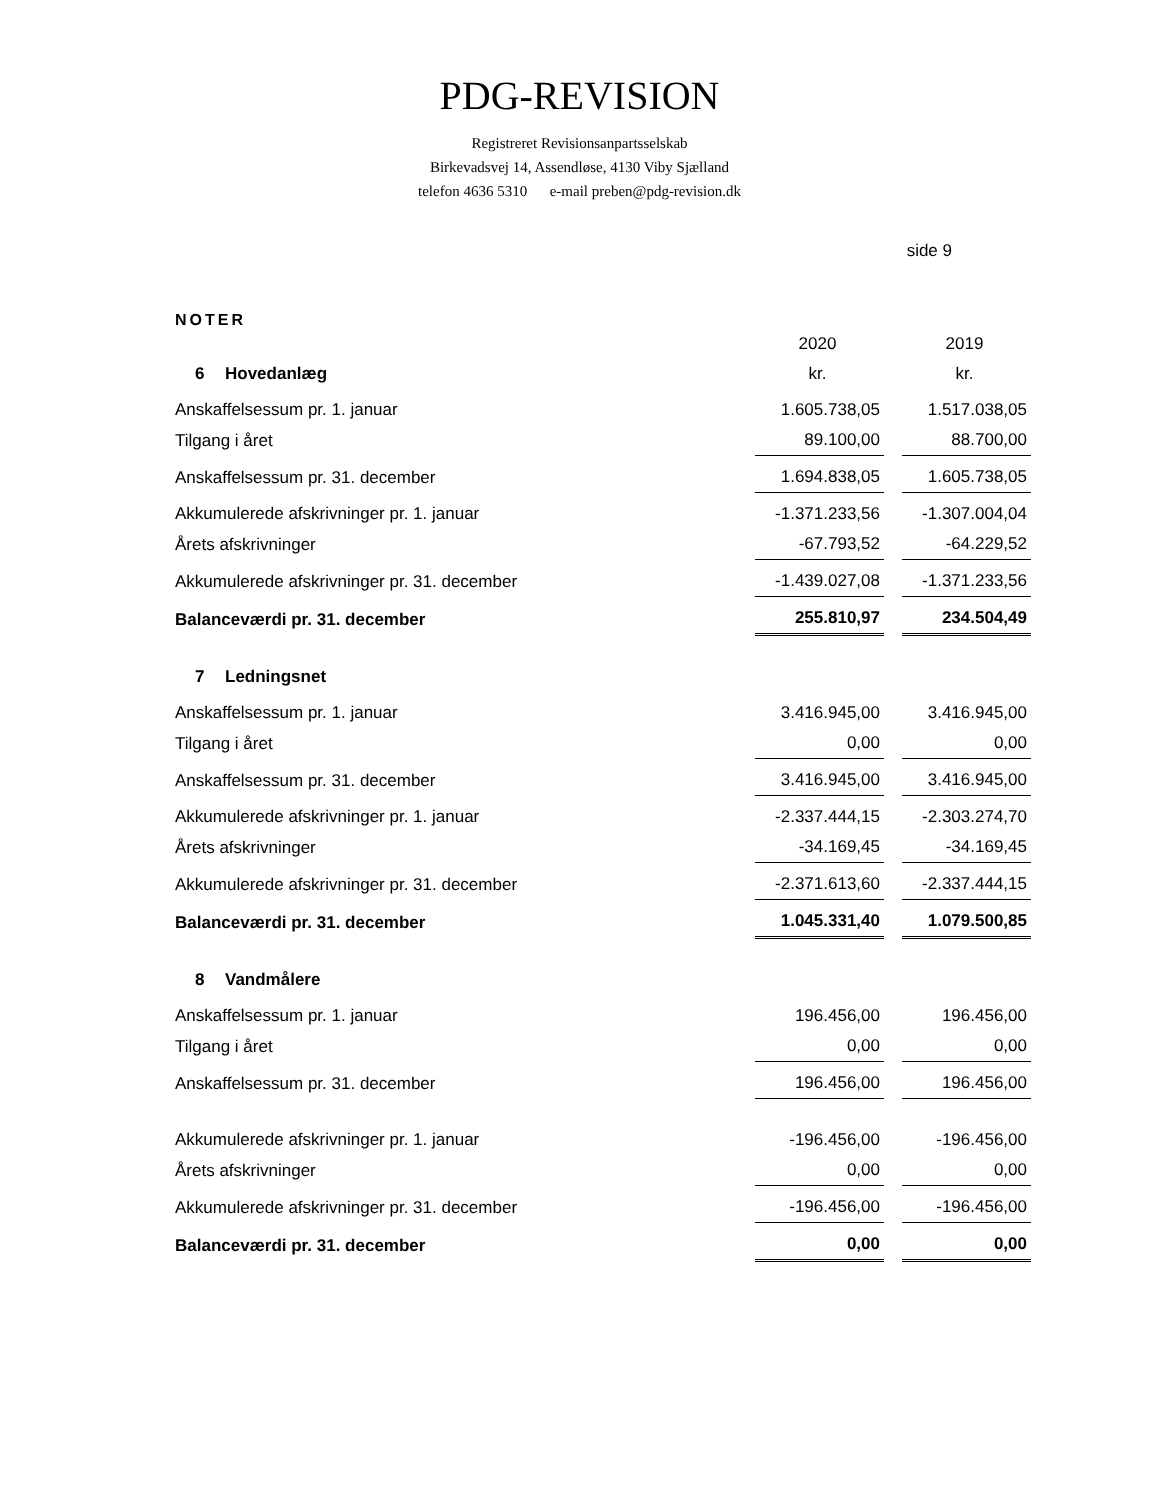PDG-REVISION
Registreret Revisionsanpartsselskab
Birkevadsvej 14, Assendløse, 4130 Viby Sjælland
telefon 4636 5310 e-mail preben@pdg-revision.dk
side 9
NOTER
| | 2020 | | 2019 |
| 6 Hovedanlæg | kr. | | kr. |
| Anskaffelsessum pr. 1. januar | 1.605.738,05 | | 1.517.038,05 |
| Tilgang i året | 89.100,00 | | 88.700,00 |
| Anskaffelsessum pr. 31. december | 1.694.838,05 | | 1.605.738,05 |
| Akkumulerede afskrivninger pr. 1. januar | -1.371.233,56 | | -1.307.004,04 |
| Årets afskrivninger | -67.793,52 | | -64.229,52 |
| Akkumulerede afskrivninger pr. 31. december | -1.439.027,08 | | -1.371.233,56 |
| Balanceværdi pr. 31. december | 255.810,97 | | 234.504,49 |
| 7 Ledningsnet | | | |
| Anskaffelsessum pr. 1. januar | 3.416.945,00 | | 3.416.945,00 |
| Tilgang i året | 0,00 | | 0,00 |
| Anskaffelsessum pr. 31. december | 3.416.945,00 | | 3.416.945,00 |
| Akkumulerede afskrivninger pr. 1. januar | -2.337.444,15 | | -2.303.274,70 |
| Årets afskrivninger | -34.169,45 | | -34.169,45 |
| Akkumulerede afskrivninger pr. 31. december | -2.371.613,60 | | -2.337.444,15 |
| Balanceværdi pr. 31. december | 1.045.331,40 | | 1.079.500,85 |
| 8 Vandmålere | | | |
| Anskaffelsessum pr. 1. januar | 196.456,00 | | 196.456,00 |
| Tilgang i året | 0,00 | | 0,00 |
| Anskaffelsessum pr. 31. december | 196.456,00 | | 196.456,00 |
| Akkumulerede afskrivninger pr. 1. januar | -196.456,00 | | -196.456,00 |
| Årets afskrivninger | 0,00 | | 0,00 |
| Akkumulerede afskrivninger pr. 31. december | -196.456,00 | | -196.456,00 |
| Balanceværdi pr. 31. december | 0,00 | | 0,00 |